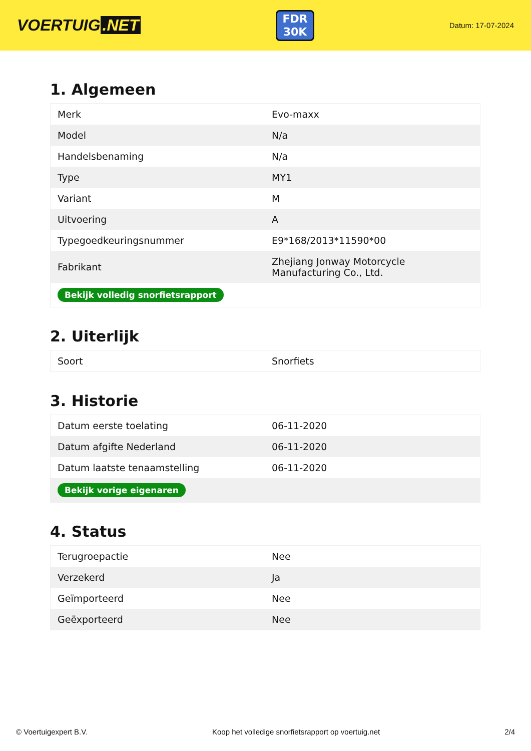VOERTUIG.NET
FDR
30K
Datum: 17-07-2024
1. Algemeen
| Merk | Evo-maxx |
| Model | N/a |
| Handelsbenaming | N/a |
| Type | MY1 |
| Variant | M |
| Uitvoering | A |
| Typegoedkeuringsnummer | E9*168/2013*11590*00 |
| Fabrikant | Zhejiang Jonway Motorcycle Manufacturing Co., Ltd. |
| Bekijk volledig snorfietsrapport | |
2. Uiterlijk
| Soort | Snorfiets |
3. Historie
| Datum eerste toelating | 06-11-2020 |
| Datum afgifte Nederland | 06-11-2020 |
| Datum laatste tenaamstelling | 06-11-2020 |
| Bekijk vorige eigenaren | |
4. Status
| Terugroepactie | Nee |
| Verzekerd | Ja |
| Geïmporteerd | Nee |
| Geëxporteerd | Nee |
© Voertuigexpert B.V. Koop het volledige snorfietsrapport op voertuig.net 2/4